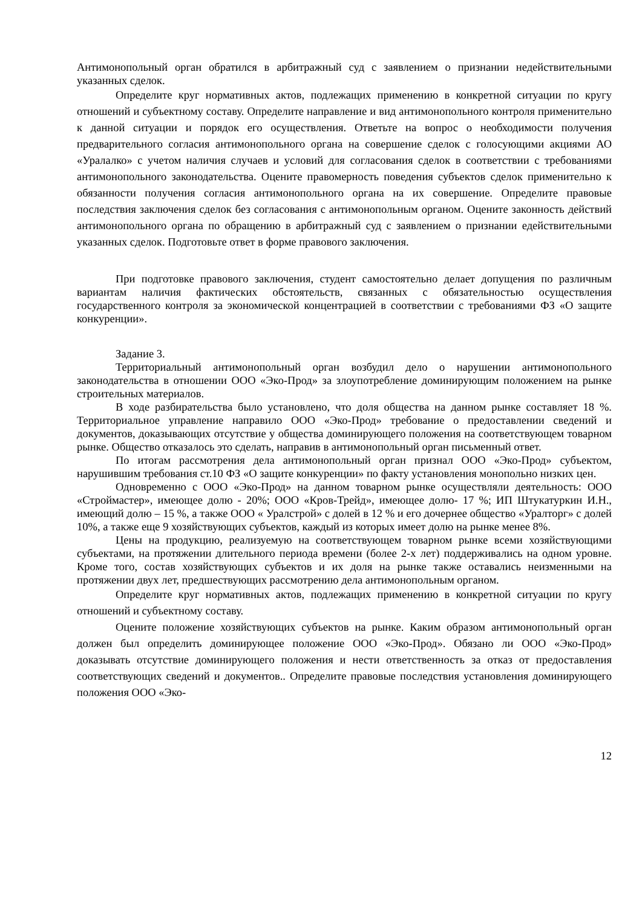Антимонопольный орган обратился в арбитражный суд с заявлением о признании недействительными указанных сделок.
Определите круг нормативных актов, подлежащих применению в конкретной ситуации по кругу отношений и субъектному составу. Определите направление и вид антимонопольного контроля применительно к данной ситуации и порядок его осуществления. Ответьте на вопрос о необходимости получения предварительного согласия антимонопольного органа на совершение сделок с голосующими акциями АО «Уралалко» с учетом наличия случаев и условий для согласования сделок в соответствии с требованиями антимонопольного законодательства. Оцените правомерность поведения субъектов сделок применительно к обязанности получения согласия антимонопольного органа на их совершение. Определите правовые последствия заключения сделок без согласования с антимонопольным органом. Оцените законность действий антимонопольного органа по обращению в арбитражный суд с заявлением о признании едействительными указанных сделок. Подготовьте ответ в форме правового заключения.
При подготовке правового заключения, студент самостоятельно делает допущения по различным вариантам наличия фактических обстоятельств, связанных с обязательностью осуществления государственного контроля за экономической концентрацией в соответствии с требованиями ФЗ «О защите конкуренции».
Задание 3.
Территориальный антимонопольный орган возбудил дело о нарушении антимонопольного законодательства в отношении ООО «Эко-Прод» за злоупотребление доминирующим положением на рынке строительных материалов.
В ходе разбирательства было установлено, что доля общества на данном рынке составляет 18 %. Территориальное управление направило ООО «Эко-Прод» требование о предоставлении сведений и документов, доказывающих отсутствие у общества доминирующего положения на соответствующем товарном рынке. Общество отказалось это сделать, направив в антимонопольный орган письменный ответ.
По итогам рассмотрения дела антимонопольный орган признал ООО «Эко-Прод» субъектом, нарушившим требования ст.10 ФЗ «О защите конкуренции» по факту установления монопольно низких цен.
Одновременно с ООО «Эко-Прод» на данном товарном рынке осуществляли деятельность: ООО «Строймастер», имеющее долю - 20%; ООО «Кров-Трейд», имеющее долю- 17 %; ИП Штукатуркин И.Н., имеющий долю – 15 %, а также ООО « Уралстрой» с долей в 12 % и его дочернее общество «Уралторг» с долей 10%, а также еще 9 хозяйствующих субъектов, каждый из которых имеет долю на рынке менее 8%.
Цены на продукцию, реализуемую на соответствующем товарном рынке всеми хозяйствующими субъектами, на протяжении длительного периода времени (более 2-х лет) поддерживались на одном уровне. Кроме того, состав хозяйствующих субъектов и их доля на рынке также оставались неизменными на протяжении двух лет, предшествующих рассмотрению дела антимонопольным органом.
Определите круг нормативных актов, подлежащих применению в конкретной ситуации по кругу отношений и субъектному составу.
Оцените положение хозяйствующих субъектов на рынке. Каким образом антимонопольный орган должен был определить доминирующее положение ООО «Эко-Прод». Обязано ли ООО «Эко-Прод» доказывать отсутствие доминирующего положения и нести ответственность за отказ от предоставления соответствующих сведений и документов.. Определите правовые последствия установления доминирующего положения ООО «Эко-
12